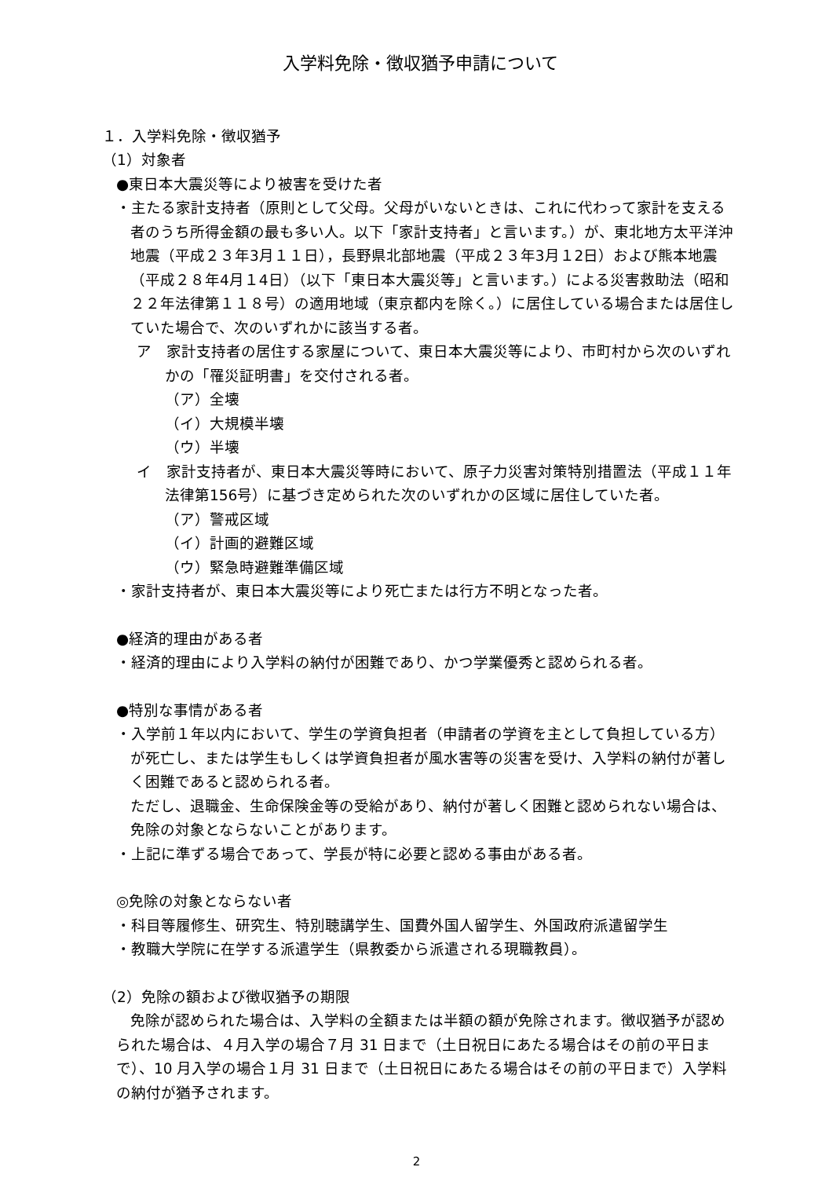入学料免除・徴収猶予申請について
１．入学料免除・徴収猶予
（1）対象者
●東日本大震災等により被害を受けた者
・主たる家計支持者（原則として父母。父母がいないときは、これに代わって家計を支える者のうち所得金額の最も多い人。以下「家計支持者」と言います。）が、東北地方太平洋沖地震（平成２３年3月１１日），長野県北部地震（平成２３年3月１2日）および熊本地震（平成２８年4月１4日）（以下「東日本大震災等」と言います。）による災害救助法（昭和２２年法律第１１８号）の適用地域（東京都内を除く。）に居住している場合または居住していた場合で、次のいずれかに該当する者。
ア　家計支持者の居住する家屋について、東日本大震災等により、市町村から次のいずれかの「罹災証明書」を交付される者。
（ア）全壊
（イ）大規模半壊
（ウ）半壊
イ　家計支持者が、東日本大震災等時において、原子力災害対策特別措置法（平成１１年法律第156号）に基づき定められた次のいずれかの区域に居住していた者。
（ア）警戒区域
（イ）計画的避難区域
（ウ）緊急時避難準備区域
・家計支持者が、東日本大震災等により死亡または行方不明となった者。
●経済的理由がある者
・経済的理由により入学料の納付が困難であり、かつ学業優秀と認められる者。
●特別な事情がある者
・入学前１年以内において、学生の学資負担者（申請者の学資を主として負担している方）が死亡し、または学生もしくは学資負担者が風水害等の災害を受け、入学料の納付が著しく困難であると認められる者。
ただし、退職金、生命保険金等の受給があり、納付が著しく困難と認められない場合は、免除の対象とならないことがあります。
・上記に準ずる場合であって、学長が特に必要と認める事由がある者。
◎免除の対象とならない者
・科目等履修生、研究生、特別聴講学生、国費外国人留学生、外国政府派遣留学生
・教職大学院に在学する派遣学生（県教委から派遣される現職教員）。
（2）免除の額および徴収猶予の期限
免除が認められた場合は、入学料の全額または半額の額が免除されます。徴収猶予が認められた場合は、４月入学の場合７月 31 日まで（土日祝日にあたる場合はその前の平日まで）、10 月入学の場合１月 31 日まで（土日祝日にあたる場合はその前の平日まで）入学料の納付が猶予されます。
2